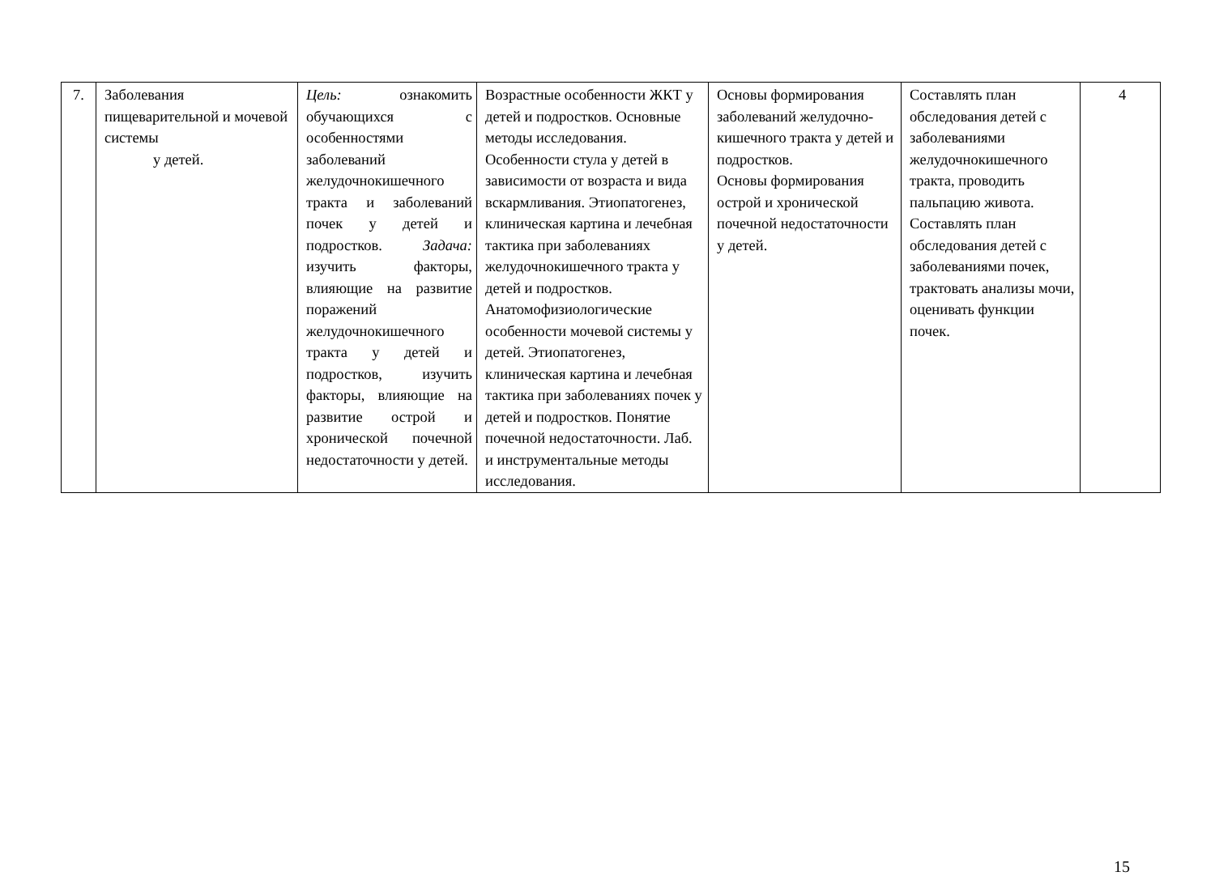| 7. | Заболевания пищеварительной и мочевой системы у детей. | Цель: ознакомить обучающихся с особенностями заболеваний желудочнокишечного тракта и заболеваний почек у детей и подростков. Задача: изучить факторы, влияющие на развитие поражений желудочнокишечного тракта у детей и подростков, изучить факторы, влияющие на развитие острой и хронической почечной недостаточности у детей. | Возрастные особенности ЖКТ у детей и подростков. Основные методы исследования. Особенности стула у детей в зависимости от возраста и вида вскармливания. Этиопатогенез, клиническая картина и лечебная тактика при заболеваниях желудочнокишечного тракта у детей и подростков. Анатомофизиологические особенности мочевой системы у детей. Этиопатогенез, клиническая картина и лечебная тактика при заболеваниях почек у детей и подростков. Понятие почечной недостаточности. Лаб. и инструментальные методы исследования. | Основы формирования заболеваний желудочно-кишечного тракта у детей и подростков. Основы формирования острой и хронической почечной недостаточности у детей. | Составлять план обследования детей с заболеваниями желудочнокишечного тракта, проводить пальпацию живота. Составлять план обследования детей с заболеваниями почек, трактовать анализы мочи, оценивать функции почек. | 4 |
15